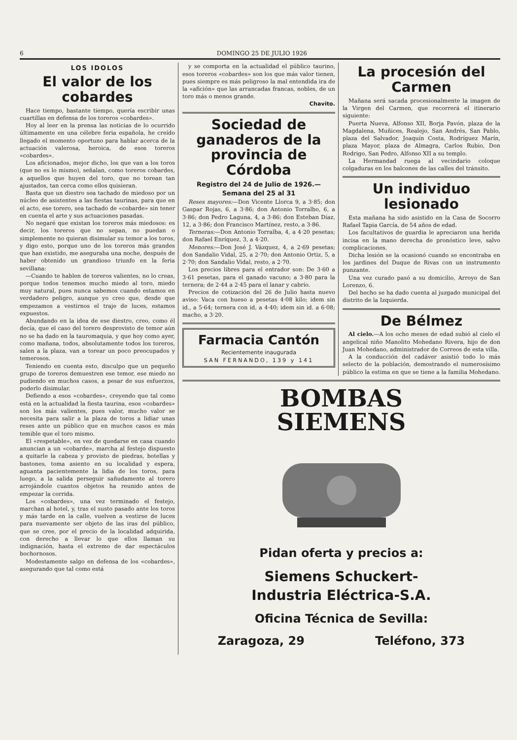6 DOMINGO 25 DE JULIO 1926
LOS IDOLOS
El valor de los cobardes
Hace tiempo, bastante tiempo, quería escribir unas cuartillas en defensa de los toreros «cobardes».
Hoy al leer en la prensa las noticias de lo ocurrido últimamente en una célebre feria española, he creído llegado el momento oportuno para hablar acerca de la actuación valerosa, heroica, de esos toreros «cobardes».
Los aficionados, mejor dicho, los que van a los toros (que no es lo mismo), señalan, como toreros cobardes, a aquellos que huyen del toro, que no torean tan ajustados, tan cerca como ellos quisieran.
Basta que un diestro sea tachado de miedoso por un núcleo de asistentes a las fiestas taurinas, para que en el acto, ese torero, sea tachado de «cobarde» sin tener en cuenta el arte y sus actuaciones pasadas.
No negaré que existan los toreros más miedosos: es decir, los toreros que no sepan, no puedan o simplemente no quieran disimular su temor a los toros, y digo esto, porque uno de los toreros más grandes que han existido, me aseguraba una noche, después de haber obtenido un grandioso triunfo en la feria sevillana:
—Cuando te hablen de toreros valientes, no lo creas, porque todos tenemos mucho miedo al toro, miedo muy natural, pues nunca sabemos cuando estamos en verdadero peligro, aunque yo creo que, desde que empezamos a vestirnos el traje de luces, estamos expuestos.
Abundando en la idea de ese diestro, creo, como él decía, que el caso del torero desprovisto de temor aún no se ha dado en la tauromaquia, y que hoy como ayer, como mañana, todos, absolutamente todos los toreros, salen a la plaza, van a torear un poco preocupados y temerosos.
Teniendo en cuenta esto, disculpo que un pequeño grupo de toreros demuestren ese temor, ese miedo no pudiendo en muchos casos, a pesar de sus esfuerzos, poderlo disimular.
Defiendo a esos «cobardes», creyendo que tal como está en la actualidad la fiesta taurina, esos «cobardes» son los más valientes, pues valor, mucho valor se necesita para salir a la plaza de toros a lidiar unas reses ante un público que en muchos casos es más temible que el toro mismo.
El «respetable», en vez de quedarse en casa cuando anuncian a un «cobarde», marcha al festejo dispuesto a quitarle la cabeza y provisto de piedras, botellas y bastones, toma asiento en su localidad y espera, aguanta pacientemente la lidia de los toros, para luego, a la salida perseguir sañudamente al torero arrojándole cuantos objetos ha reunido antes de empezar la corrida.
Los «cobardes», una vez terminado el festejo, marchan al hotel, y, tras el susto pasado ante los toros y más tarde en la calle, vuelven a vestirse de luces para nuevamente ser objeto de las iras del público, que se cree, por el precio de la localidad adquirida, con derecho a llevar lo que ellos llaman su indignación, hasta el extremo de dar espectáculos bochornosos.
Modestamente salgo en defensa de los «cobardes», asegurando que tal como está
y se comporta en la actualidad el público taurino, esos toreros «cobardes» son los que más valor tienen, pues siempre es más peligroso la mal entendida ira de la «afición» que las arrancadas francas, nobles, de un toro más o menos grande.
Chavito.
Sociedad de ganaderos de la provincia de Córdoba
Registro del 24 de Julio de 1926.— Semana del 25 al 31
Reses mayores:—Don Vicente Llorca 9, a 3·85; don Gaspar Rojas, 6, a 3·86; don Antonio Torralbo, 6, a 3·86; don Pedro Laguna, 4, a 3·86; don Esteban Díaz, 12, a 3·86; don Francisco Martínez, resto, a 3·86.
Terneras:—Don Antonio Torralba, 4, a 4·20 pesetas; don Rafael Enríquez, 3, a 4·20.
Menores:—Don José J. Vázquez, 4, a 2·69 pesetas; don Sandalio Vidal, 25, a 2·70; don Antonio Ortiz, 5, a 2·70; don Sandalio Vidal, resto, a 2·70.
Los precios libres para el entrador son: De 3·60 a 3·61 pesetas, para el ganado vacuno; a 3·80 para la ternera; de 2·44 a 2·45 para el lanar y cabrío.
Precios de cotización del 26 de Julio hasta nuevo aviso: Vaca con hueso a pesetas 4·08 kilo; idem sin id., a 5·64; ternera con id, a 4·40; idem sin id. a 6·08; macho, a 3·20.
Farmacia Cantón
Recientemente inaugurada
SAN FERNANDO, 139 y 141
La procesión del Carmen
Mañana será sacada procesionalmente la imagen de la Virgen del Carmen, que recorrerá el itinerario siguiente:
Puerta Nueva, Alfonso XII, Borja Pavón, plaza de la Magdalena, Muñices, Realejo, San Andrés, San Pablo, plaza del Salvador, Joaquín Costa, Rodríguez Marín, plaza Mayor, plaza de Almagra, Carlos Rubio, Don Rodrigo, San Pedro, Alfonso XII a su templo.
La Hermandad ruega al vecindario coloque colgaduras en los balcones de las calles del tránsito.
Un individuo lesionado
Esta mañana ha sido asistido en la Casa de Socorro Rafael Tapia García, de 54 años de edad.
Los facultativos de guardia le apreciaron una herida incisa en la mano derecha de pronóstico leve, salvo complicaciones.
Dicha lesión se la ocasionó cuando se encontraba en los jardines del Duque de Rivas con un instrumento punzante.
Una vez curado pasó a su domicilio, Arroyo de San Lorenzo, 6.
Del hecho se ha dado cuenta al juzgado municipal del distrito de la Izquierda.
De Bélmez
Al cielo.—A los ocho meses de edad subió al cielo el angelical niño Manolito Mohedano Rivera, hijo de don Juan Mohedano, administrador de Correos de esta villa.
A la conducción del cadáver asistió todo lo más selecto de la población, demostrando el numerosísimo público la estima en que se tiene a la familia Mohedano.
BOMBAS
SIEMENS
Pidan oferta y precios a:
Siemens Schuckert-
Industria Eléctrica-S.A.
Oficina Técnica de Sevilla:
Zaragoza, 29 Teléfono, 373